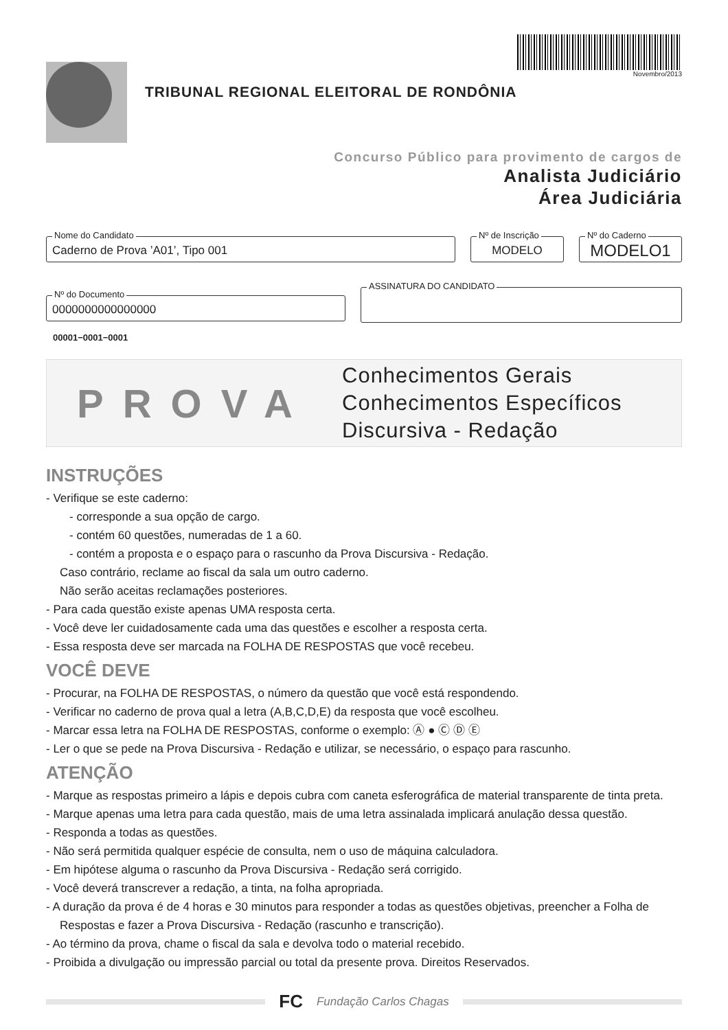TRIBUNAL REGIONAL ELEITORAL DE RONDÔNIA
Novembro/2013
Concurso Público para provimento de cargos de
Analista Judiciário
Área Judiciária
Nome do Candidato
Caderno de Prova ’A01’, Tipo 001
Nº de Inscrição
MODELO
Nº do Caderno
MODELO1
Nº do Documento
0000000000000000
ASSINATURA DO CANDIDATO
00001−0001−0001
PROVA
Conhecimentos Gerais
Conhecimentos Específicos
Discursiva - Redação
INSTRUÇÕES
- Verifique se este caderno:
- corresponde a sua opção de cargo.
- contém 60 questões, numeradas de 1 a 60.
- contém a proposta e o espaço para o rascunho da Prova Discursiva - Redação.
Caso contrário, reclame ao fiscal da sala um outro caderno.
Não serão aceitas reclamações posteriores.
- Para cada questão existe apenas UMA resposta certa.
- Você deve ler cuidadosamente cada uma das questões e escolher a resposta certa.
- Essa resposta deve ser marcada na FOLHA DE RESPOSTAS que você recebeu.
VOCÊ DEVE
- Procurar, na FOLHA DE RESPOSTAS, o número da questão que você está respondendo.
- Verificar no caderno de prova qual a letra (A,B,C,D,E) da resposta que você escolheu.
- Marcar essa letra na FOLHA DE RESPOSTAS, conforme o exemplo: Ⓐ ● Ⓒ Ⓓ Ⓔ
- Ler o que se pede na Prova Discursiva - Redação e utilizar, se necessário, o espaço para rascunho.
ATENÇÃO
- Marque as respostas primeiro a lápis e depois cubra com caneta esferográfica de material transparente de tinta preta.
- Marque apenas uma letra para cada questão, mais de uma letra assinalada implicará anulação dessa questão.
- Responda a todas as questões.
- Não será permitida qualquer espécie de consulta, nem o uso de máquina calculadora.
- Em hipótese alguma o rascunho da Prova Discursiva - Redação será corrigido.
- Você deverá transcrever a redação, a tinta, na folha apropriada.
- A duração da prova é de 4 horas e 30 minutos para responder a todas as questões objetivas, preencher a Folha de Respostas e fazer a Prova Discursiva - Redação (rascunho e transcrição).
- Ao término da prova, chame o fiscal da sala e devolva todo o material recebido.
- Proibida a divulgação ou impressão parcial ou total da presente prova. Direitos Reservados.
FC Fundação Carlos Chagas